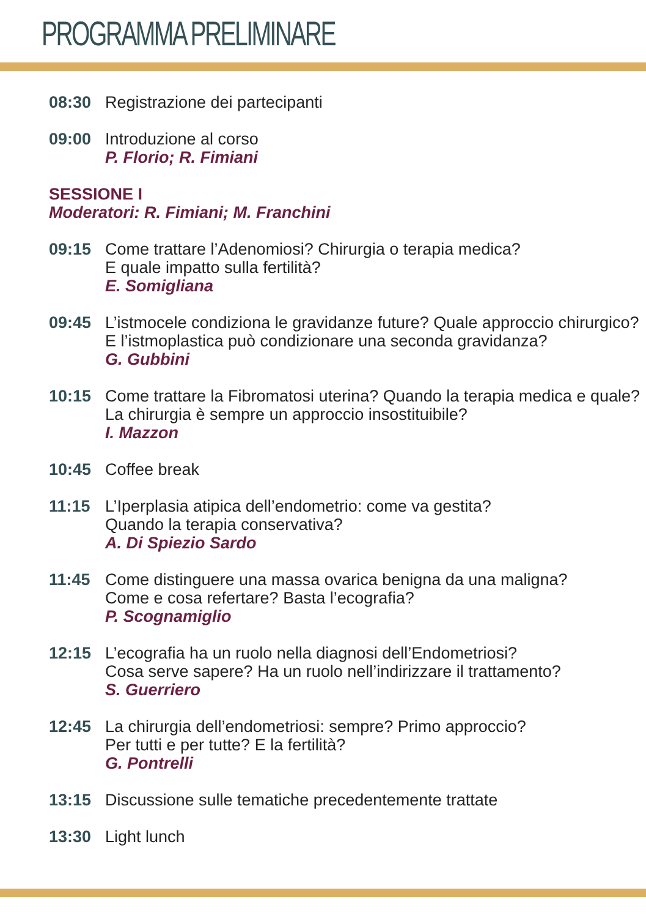PROGRAMMA PRELIMINARE
08:30 Registrazione dei partecipanti
09:00 Introduzione al corso
P. Florio; R. Fimiani
SESSIONE I
Moderatori: R. Fimiani; M. Franchini
09:15 Come trattare l’Adenomiosi? Chirurgia o terapia medica?
E quale impatto sulla fertilità?
E. Somigliana
09:45 L’istmocele condiziona le gravidanze future? Quale approccio chirurgico? E l’istmoplastica può condizionare una seconda gravidanza?
G. Gubbini
10:15 Come trattare la Fibromatosi uterina? Quando la terapia medica e quale? La chirurgia è sempre un approccio insostituibile?
I. Mazzon
10:45 Coffee break
11:15 L’Iperplasia atipica dell’endometrio: come va gestita?
Quando la terapia conservativa?
A. Di Spiezio Sardo
11:45 Come distinguere una massa ovarica benigna da una maligna?
Come e cosa refertare? Basta l’ecografia?
P. Scognamiglio
12:15 L’ecografia ha un ruolo nella diagnosi dell’Endometriosi?
Cosa serve sapere? Ha un ruolo nell’indirizzare il trattamento?
S. Guerriero
12:45 La chirurgia dell’endometriosi: sempre? Primo approccio?
Per tutti e per tutte? E la fertilità?
G. Pontrelli
13:15 Discussione sulle tematiche precedentemente trattate
13:30 Light lunch